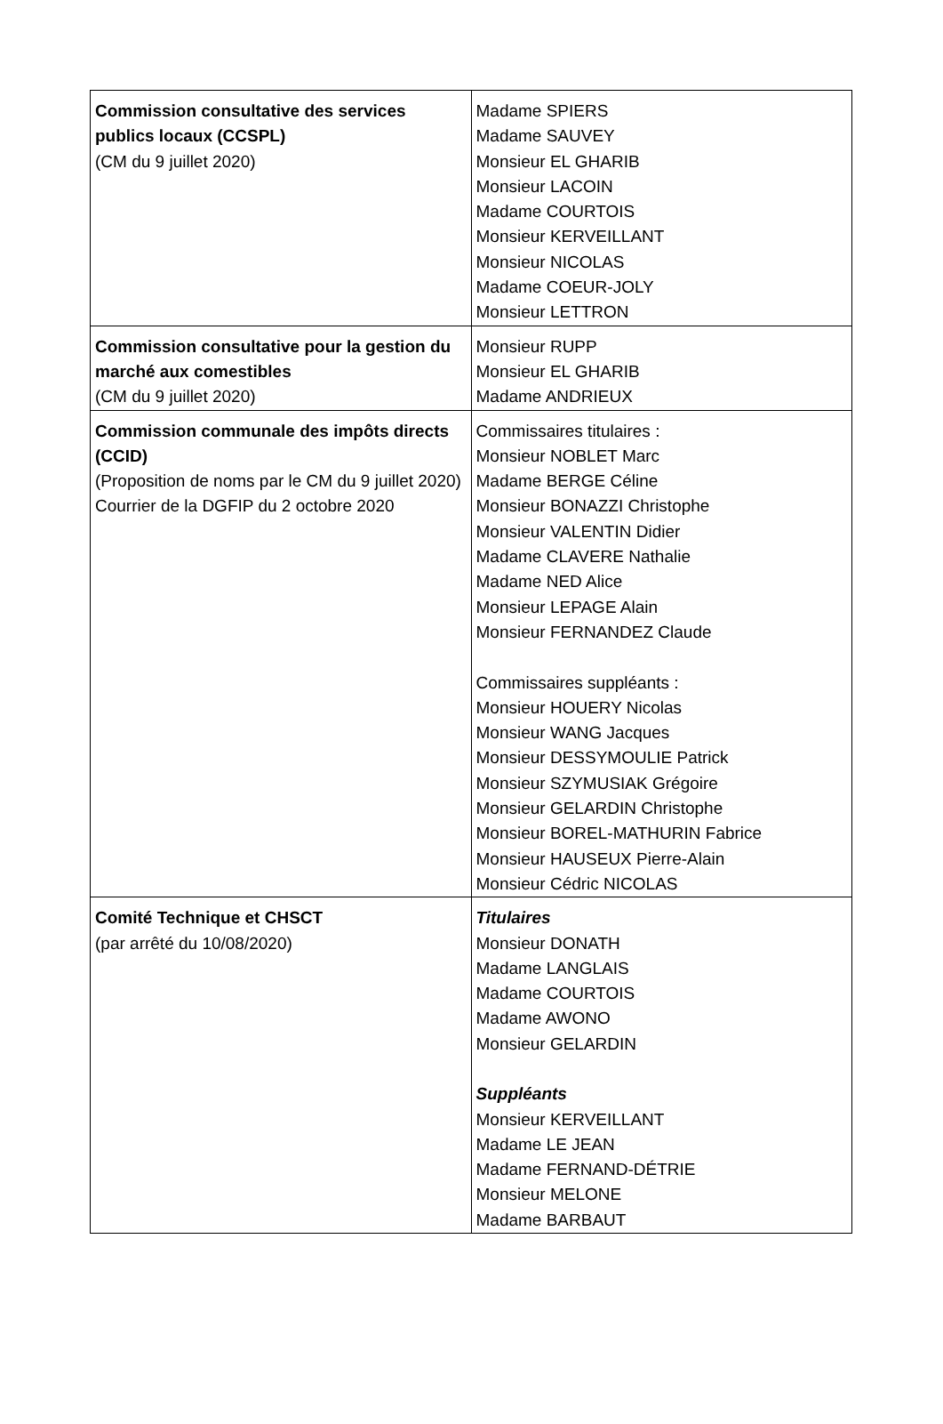| Commission consultative des services publics locaux (CCSPL) (CM du 9 juillet 2020) | Madame SPIERS Madame SAUVEY Monsieur EL GHARIB Monsieur LACOIN Madame COURTOIS Monsieur KERVEILLANT Monsieur NICOLAS Madame COEUR-JOLY Monsieur LETTRON |
| Commission consultative pour la gestion du marché aux comestibles (CM du 9 juillet 2020) | Monsieur RUPP Monsieur EL GHARIB Madame ANDRIEUX |
| Commission communale des impôts directs (CCID) (Proposition de noms par le CM du 9 juillet 2020) Courrier de la DGFIP du 2 octobre 2020 | Commissaires titulaires : Monsieur NOBLET Marc Madame BERGE Céline Monsieur BONAZZI Christophe Monsieur VALENTIN Didier Madame CLAVERE Nathalie Madame NED Alice Monsieur LEPAGE Alain Monsieur FERNANDEZ Claude Commissaires suppléants : Monsieur HOUERY Nicolas Monsieur WANG Jacques Monsieur DESSYMOULIE Patrick Monsieur SZYMUSIAK Grégoire Monsieur GELARDIN Christophe Monsieur BOREL-MATHURIN Fabrice Monsieur HAUSEUX Pierre-Alain Monsieur Cédric NICOLAS |
| Comité Technique et CHSCT (par arrêté du 10/08/2020) | Titulaires Monsieur DONATH Madame LANGLAIS Madame COURTOIS Madame AWONO Monsieur GELARDIN Suppléants Monsieur KERVEILLANT Madame LE JEAN Madame FERNAND-DÉTRIE Monsieur MELONE Madame BARBAUT |